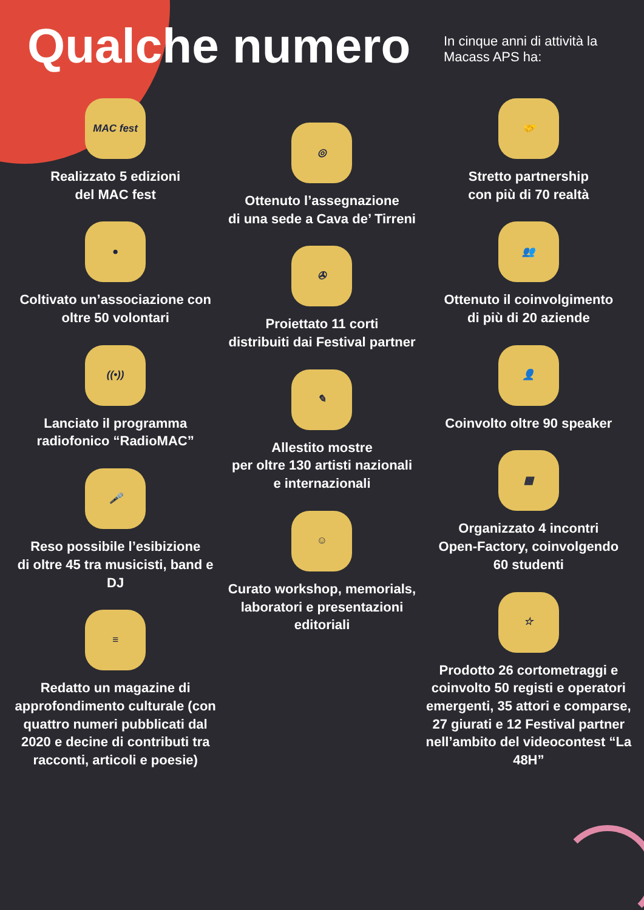Qualche numero
In cinque anni di attività la Macass APS ha:
MAC fest
Realizzato 5 edizioni
del MAC fest
●
Coltivato un’associazione con
oltre 50 volontari
((•))
Lanciato il programma
radiofonico “RadioMAC”
🎤
Reso possibile l’esibizione
di oltre 45 tra musicisti, band e DJ
≡
Redatto un magazine di approfondimento culturale (con quattro numeri pubblicati dal 2020 e decine di contributi tra racconti, articoli e poesie)
◎
Ottenuto l’assegnazione
di una sede a Cava de’ Tirreni
✇
Proiettato 11 corti
distribuiti dai Festival partner
✎
Allestito mostre
per oltre 130 artisti nazionali
e internazionali
☺
Curato workshop, memorials,
laboratori e presentazioni
editoriali
🤝
Stretto partnership
con più di 70 realtà
👥
Ottenuto il coinvolgimento
di più di 20 aziende
👤
Coinvolto oltre 90 speaker
▦
Organizzato 4 incontri
Open-Factory, coinvolgendo
60 studenti
☆
Prodotto 26 cortometraggi e coinvolto 50 registi e operatori emergenti, 35 attori e comparse, 27 giurati e 12 Festival partner nell’ambito del videocontest “La 48H”